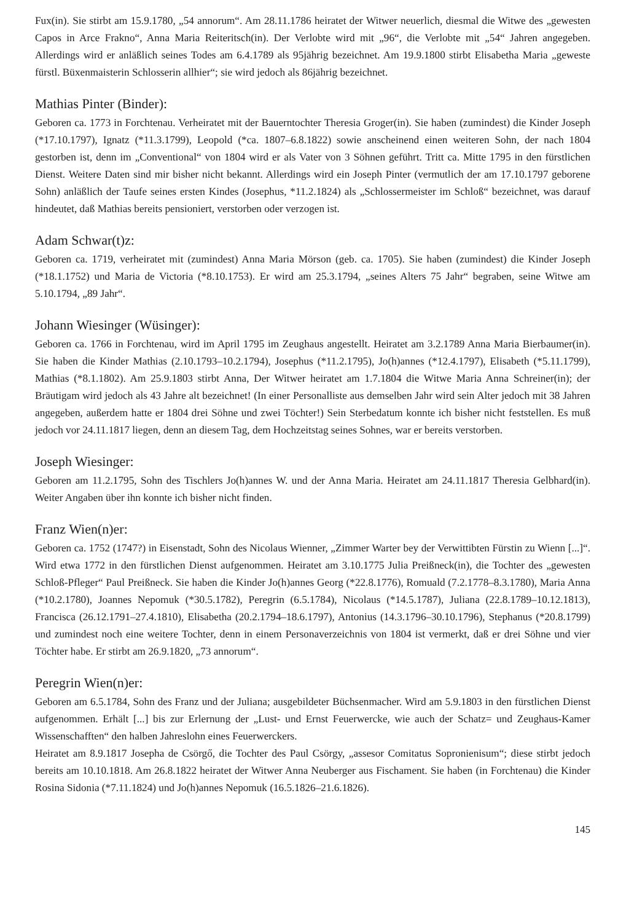Fux(in). Sie stirbt am 15.9.1780, „54 annorum“. Am 28.11.1786 heiratet der Witwer neuerlich, diesmal die Witwe des „gewesten Capos in Arce Frakno“, Anna Maria Reiteritsch(in). Der Verlobte wird mit „96“, die Verlobte mit „54“ Jahren angegeben. Allerdings wird er anläßlich seines Todes am 6.4.1789 als 95jährig bezeichnet. Am 19.9.1800 stirbt Elisabetha Maria „geweste fürstl. Büxenmaisterin Schlosserin allhier“; sie wird jedoch als 86jährig bezeichnet.
Mathias Pinter (Binder):
Geboren ca. 1773 in Forchtenau. Verheiratet mit der Bauerntochter Theresia Groger(in). Sie haben (zumindest) die Kinder Joseph (*17.10.1797), Ignatz (*11.3.1799), Leopold (*ca. 1807–6.8.1822) sowie anscheinend einen weiteren Sohn, der nach 1804 gestorben ist, denn im „Conventional“ von 1804 wird er als Vater von 3 Söhnen geführt. Tritt ca. Mitte 1795 in den fürstlichen Dienst. Weitere Daten sind mir bisher nicht bekannt. Allerdings wird ein Joseph Pinter (vermutlich der am 17.10.1797 geborene Sohn) anläßlich der Taufe seines ersten Kindes (Josephus, *11.2.1824) als „Schlossermeister im Schloß“ bezeichnet, was darauf hindeutet, daß Mathias bereits pensioniert, verstorben oder verzogen ist.
Adam Schwar(t)z:
Geboren ca. 1719, verheiratet mit (zumindest) Anna Maria Mörson (geb. ca. 1705). Sie haben (zumindest) die Kinder Joseph (*18.1.1752) und Maria de Victoria (*8.10.1753). Er wird am 25.3.1794, „seines Alters 75 Jahr“ begraben, seine Witwe am 5.10.1794, „89 Jahr“.
Johann Wiesinger (Wüsinger):
Geboren ca. 1766 in Forchtenau, wird im April 1795 im Zeughaus angestellt. Heiratet am 3.2.1789 Anna Maria Bierbaumer(in). Sie haben die Kinder Mathias (2.10.1793–10.2.1794), Josephus (*11.2.1795), Jo(h)annes (*12.4.1797), Elisabeth (*5.11.1799), Mathias (*8.1.1802). Am 25.9.1803 stirbt Anna, Der Witwer heiratet am 1.7.1804 die Witwe Maria Anna Schreiner(in); der Bräutigam wird jedoch als 43 Jahre alt bezeichnet! (In einer Personalliste aus demselben Jahr wird sein Alter jedoch mit 38 Jahren angegeben, außerdem hatte er 1804 drei Söhne und zwei Töchter!) Sein Sterbedatum konnte ich bisher nicht feststellen. Es muß jedoch vor 24.11.1817 liegen, denn an diesem Tag, dem Hochzeitstag seines Sohnes, war er bereits verstorben.
Joseph Wiesinger:
Geboren am 11.2.1795, Sohn des Tischlers Jo(h)annes W. und der Anna Maria. Heiratet am 24.11.1817 Theresia Gelbhard(in). Weiter Angaben über ihn konnte ich bisher nicht finden.
Franz Wien(n)er:
Geboren ca. 1752 (1747?) in Eisenstadt, Sohn des Nicolaus Wienner, „Zimmer Warter bey der Verwittibten Fürstin zu Wienn [...]“. Wird etwa 1772 in den fürstlichen Dienst aufgenommen. Heiratet am 3.10.1775 Julia Preißneck(in), die Tochter des „gewesten Schloß-Pfleger“ Paul Preißneck. Sie haben die Kinder Jo(h)annes Georg (*22.8.1776), Romuald (7.2.1778–8.3.1780), Maria Anna (*10.2.1780), Joannes Nepomuk (*30.5.1782), Peregrin (6.5.1784), Nicolaus (*14.5.1787), Juliana (22.8.1789–10.12.1813), Francisca (26.12.1791–27.4.1810), Elisabetha (20.2.1794–18.6.1797), Antonius (14.3.1796–30.10.1796), Stephanus (*20.8.1799) und zumindest noch eine weitere Tochter, denn in einem Personaverzeichnis von 1804 ist vermerkt, daß er drei Söhne und vier Töchter habe. Er stirbt am 26.9.1820, „73 annorum“.
Peregrin Wien(n)er:
Geboren am 6.5.1784, Sohn des Franz und der Juliana; ausgebildeter Büchsenmacher. Wird am 5.9.1803 in den fürstlichen Dienst aufgenommen. Erhält [...] bis zur Erlernung der „Lust- und Ernst Feuerwercke, wie auch der Schatz= und Zeughaus-Kamer Wissenschafften“ den halben Jahreslohn eines Feuerwerckers.
Heiratet am 8.9.1817 Josepha de Csörgő, die Tochter des Paul Csörgy, „assesor Comitatus Sopronienisum“; diese stirbt jedoch bereits am 10.10.1818. Am 26.8.1822 heiratet der Witwer Anna Neuberger aus Fischament. Sie haben (in Forchtenau) die Kinder Rosina Sidonia (*7.11.1824) und Jo(h)annes Nepomuk (16.5.1826–21.6.1826).
145